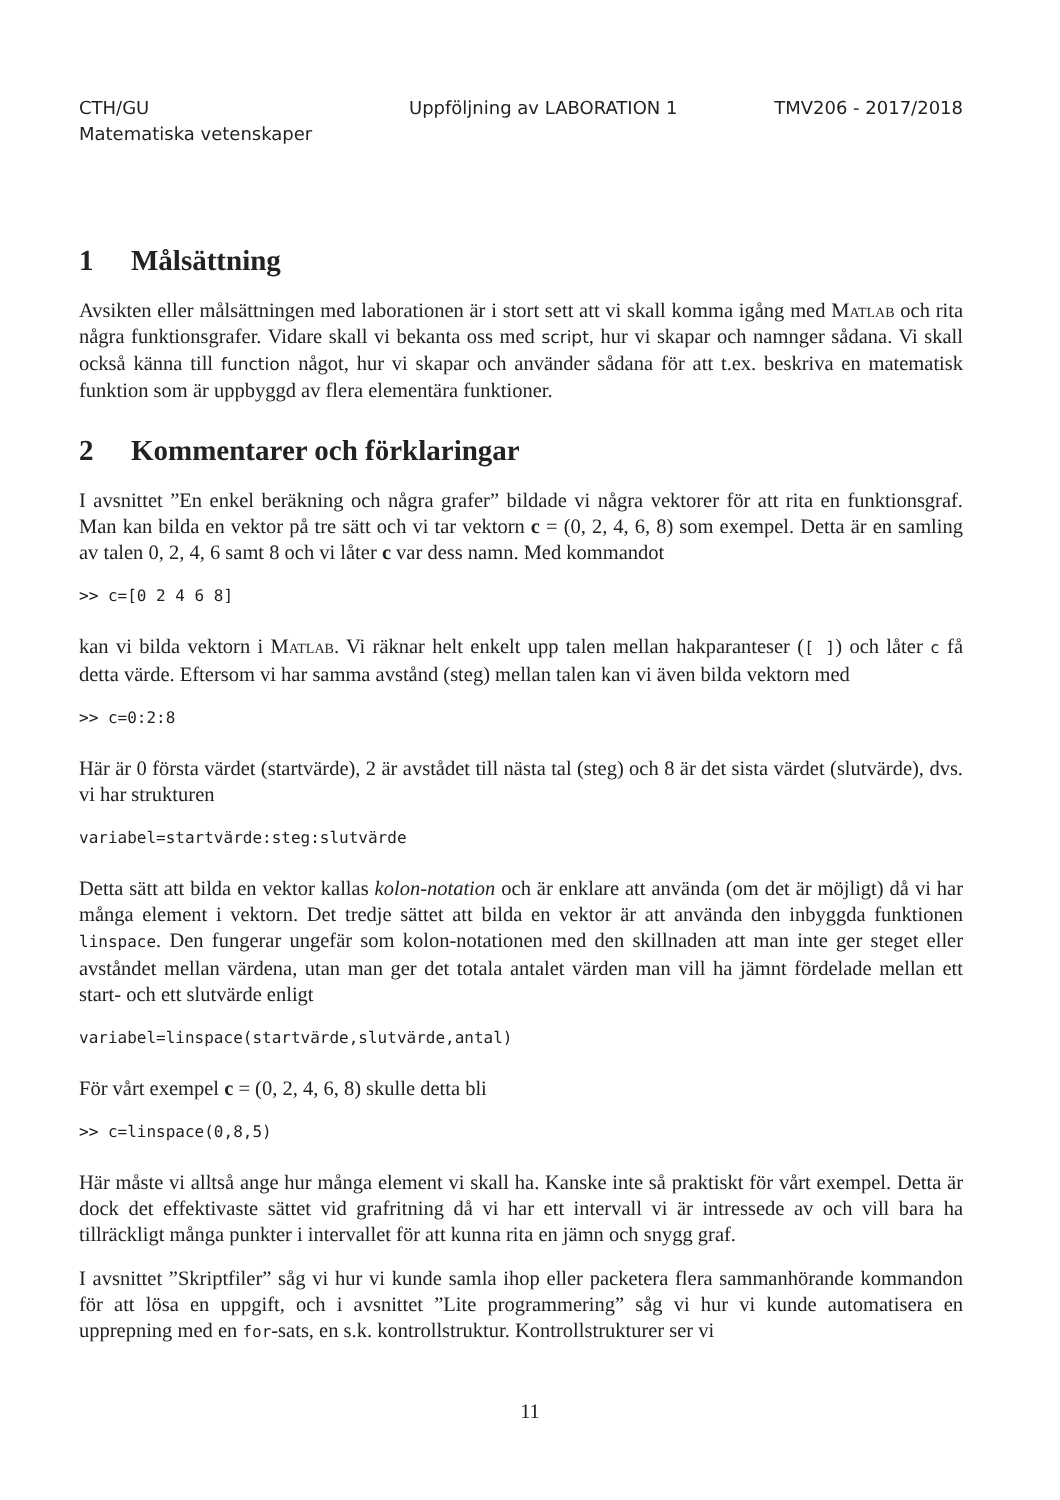CTH/GU
Matematiska vetenskaper
Uppföljning av LABORATION 1 TMV206 - 2017/2018
1 Målsättning
Avsikten eller målsättningen med laborationen är i stort sett att vi skall komma igång med Matlab och rita några funktionsgrafer. Vidare skall vi bekanta oss med script, hur vi skapar och namnger sådana. Vi skall också känna till function något, hur vi skapar och använder sådana för att t.ex. beskriva en matematisk funktion som är uppbyggd av flera elementära funktioner.
2 Kommentarer och förklaringar
I avsnittet ”En enkel beräkning och några grafer” bildade vi några vektorer för att rita en funktionsgraf. Man kan bilda en vektor på tre sätt och vi tar vektorn c = (0, 2, 4, 6, 8) som exempel. Detta är en samling av talen 0, 2, 4, 6 samt 8 och vi låter c var dess namn. Med kommandot
>> c=[0 2 4 6 8]
kan vi bilda vektorn i Matlab. Vi räknar helt enkelt upp talen mellan hakparanteser ([ ]) och låter c få detta värde. Eftersom vi har samma avstånd (steg) mellan talen kan vi även bilda vektorn med
>> c=0:2:8
Här är 0 första värdet (startvärde), 2 är avstådet till nästa tal (steg) och 8 är det sista värdet (slutvärde), dvs. vi har strukturen
variabel=startvärde:steg:slutvärde
Detta sätt att bilda en vektor kallas kolon-notation och är enklare att använda (om det är möjligt) då vi har många element i vektorn. Det tredje sättet att bilda en vektor är att använda den inbyggda funktionen linspace. Den fungerar ungefär som kolon-notationen med den skillnaden att man inte ger steget eller avståndet mellan värdena, utan man ger det totala antalet värden man vill ha jämnt fördelade mellan ett start- och ett slutvärde enligt
variabel=linspace(startvärde,slutvärde,antal)
För vårt exempel c = (0, 2, 4, 6, 8) skulle detta bli
>> c=linspace(0,8,5)
Här måste vi alltså ange hur många element vi skall ha. Kanske inte så praktiskt för vårt exempel. Detta är dock det effektivaste sättet vid grafritning då vi har ett intervall vi är intressede av och vill bara ha tillräckligt många punkter i intervallet för att kunna rita en jämn och snygg graf.
I avsnittet ”Skriptfiler” såg vi hur vi kunde samla ihop eller packetera flera sammanhörande kommandon för att lösa en uppgift, och i avsnittet ”Lite programmering” såg vi hur vi kunde automatisera en upprepning med en for-sats, en s.k. kontrollstruktur. Kontrollstrukturer ser vi
11